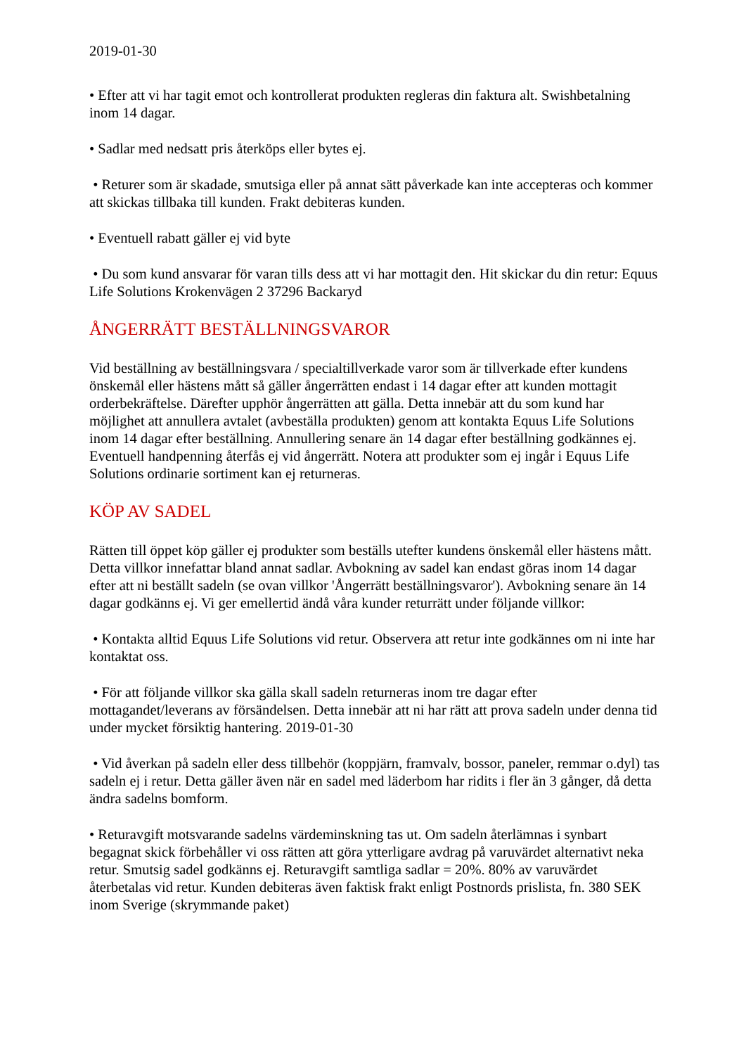2019-01-30
• Efter att vi har tagit emot och kontrollerat produkten regleras din faktura alt. Swishbetalning inom 14 dagar.
• Sadlar med nedsatt pris återköps eller bytes ej.
• Returer som är skadade, smutsiga eller på annat sätt påverkade kan inte accepteras och kommer att skickas tillbaka till kunden. Frakt debiteras kunden.
• Eventuell rabatt gäller ej vid byte
• Du som kund ansvarar för varan tills dess att vi har mottagit den. Hit skickar du din retur: Equus Life Solutions Krokenvägen 2 37296 Backaryd
ÅNGERRÄTT BESTÄLLNINGSVAROR
Vid beställning av beställningsvara / specialtillverkade varor som är tillverkade efter kundens önskemål eller hästens mått så gäller ångerrätten endast i 14 dagar efter att kunden mottagit orderbekräftelse. Därefter upphör ångerrätten att gälla. Detta innebär att du som kund har möjlighet att annullera avtalet (avbeställa produkten) genom att kontakta Equus Life Solutions inom 14 dagar efter beställning. Annullering senare än 14 dagar efter beställning godkännes ej. Eventuell handpenning återfås ej vid ångerrätt. Notera att produkter som ej ingår i Equus Life Solutions ordinarie sortiment kan ej returneras.
KÖP AV SADEL
Rätten till öppet köp gäller ej produkter som beställs utefter kundens önskemål eller hästens mått. Detta villkor innefattar bland annat sadlar. Avbokning av sadel kan endast göras inom 14 dagar efter att ni beställt sadeln (se ovan villkor 'Ångerrätt beställningsvaror'). Avbokning senare än 14 dagar godkänns ej. Vi ger emellertid ändå våra kunder returrätt under följande villkor:
• Kontakta alltid Equus Life Solutions vid retur. Observera att retur inte godkännes om ni inte har kontaktat oss.
• För att följande villkor ska gälla skall sadeln returneras inom tre dagar efter mottagandet/leverans av försändelsen. Detta innebär att ni har rätt att prova sadeln under denna tid under mycket försiktig hantering. 2019-01-30
• Vid åverkan på sadeln eller dess tillbehör (koppjärn, framvalv, bossor, paneler, remmar o.dyl) tas sadeln ej i retur. Detta gäller även när en sadel med läderbom har ridits i fler än 3 gånger, då detta ändra sadelns bomform.
• Returavgift motsvarande sadelns värdeminskning tas ut. Om sadeln återlämnas i synbart begagnat skick förbehåller vi oss rätten att göra ytterligare avdrag på varuvärdet alternativt neka retur. Smutsig sadel godkänns ej. Returavgift samtliga sadlar = 20%. 80% av varuvärdet återbetalas vid retur. Kunden debiteras även faktisk frakt enligt Postnords prislista, fn. 380 SEK inom Sverige (skrymmande paket)